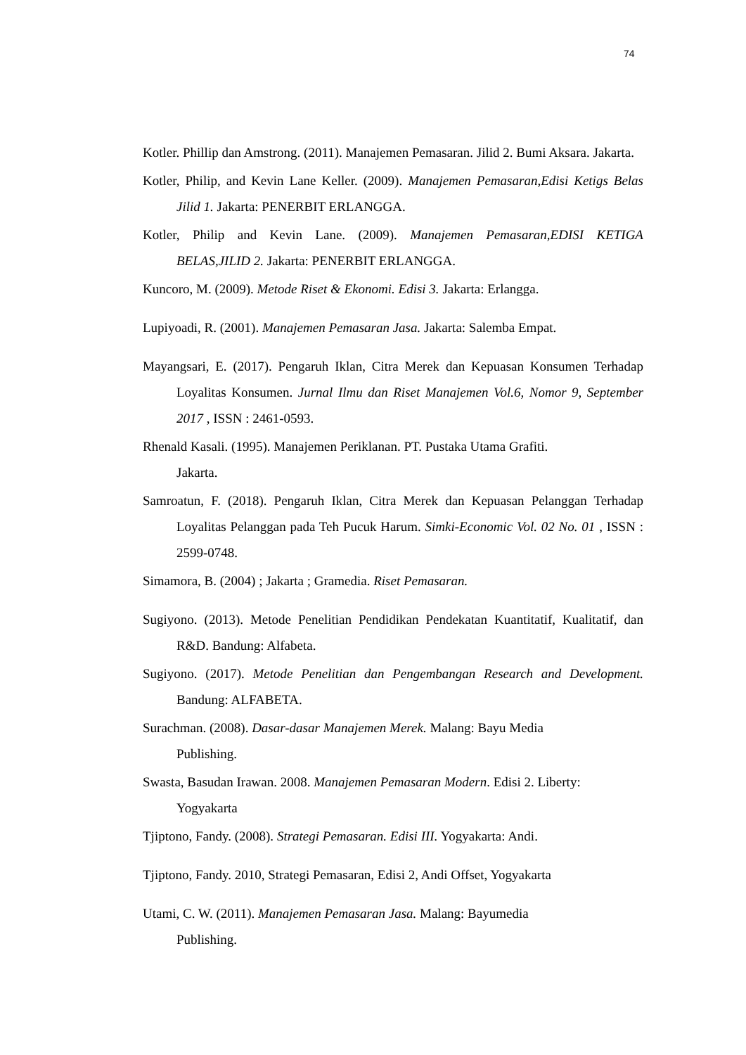74
Kotler. Phillip dan Amstrong. (2011). Manajemen Pemasaran. Jilid 2. Bumi Aksara. Jakarta.
Kotler, Philip, and Kevin Lane Keller. (2009). Manajemen Pemasaran,Edisi Ketigs Belas Jilid 1. Jakarta: PENERBIT ERLANGGA.
Kotler, Philip and Kevin Lane. (2009). Manajemen Pemasaran,EDISI KETIGA BELAS,JILID 2. Jakarta: PENERBIT ERLANGGA.
Kuncoro, M. (2009). Metode Riset & Ekonomi. Edisi 3. Jakarta: Erlangga.
Lupiyoadi, R. (2001). Manajemen Pemasaran Jasa. Jakarta: Salemba Empat.
Mayangsari, E. (2017). Pengaruh Iklan, Citra Merek dan Kepuasan Konsumen Terhadap Loyalitas Konsumen. Jurnal Ilmu dan Riset Manajemen Vol.6, Nomor 9, September 2017 , ISSN : 2461-0593.
Rhenald Kasali. (1995). Manajemen Periklanan. PT. Pustaka Utama Grafiti.
Jakarta.
Samroatun, F. (2018). Pengaruh Iklan, Citra Merek dan Kepuasan Pelanggan Terhadap Loyalitas Pelanggan pada Teh Pucuk Harum. Simki-Economic Vol. 02 No. 01 , ISSN : 2599-0748.
Simamora, B. (2004) ; Jakarta ; Gramedia. Riset Pemasaran.
Sugiyono. (2013). Metode Penelitian Pendidikan Pendekatan Kuantitatif, Kualitatif, dan R&D. Bandung: Alfabeta.
Sugiyono. (2017). Metode Penelitian dan Pengembangan Research and Development. Bandung: ALFABETA.
Surachman. (2008). Dasar-dasar Manajemen Merek. Malang: Bayu Media
Publishing.
Swasta, Basudan Irawan. 2008. Manajemen Pemasaran Modern. Edisi 2. Liberty:
Yogyakarta
Tjiptono, Fandy. (2008). Strategi Pemasaran. Edisi III. Yogyakarta: Andi.
Tjiptono, Fandy. 2010, Strategi Pemasaran, Edisi 2, Andi Offset, Yogyakarta
Utami, C. W. (2011). Manajemen Pemasaran Jasa. Malang: Bayumedia
Publishing.